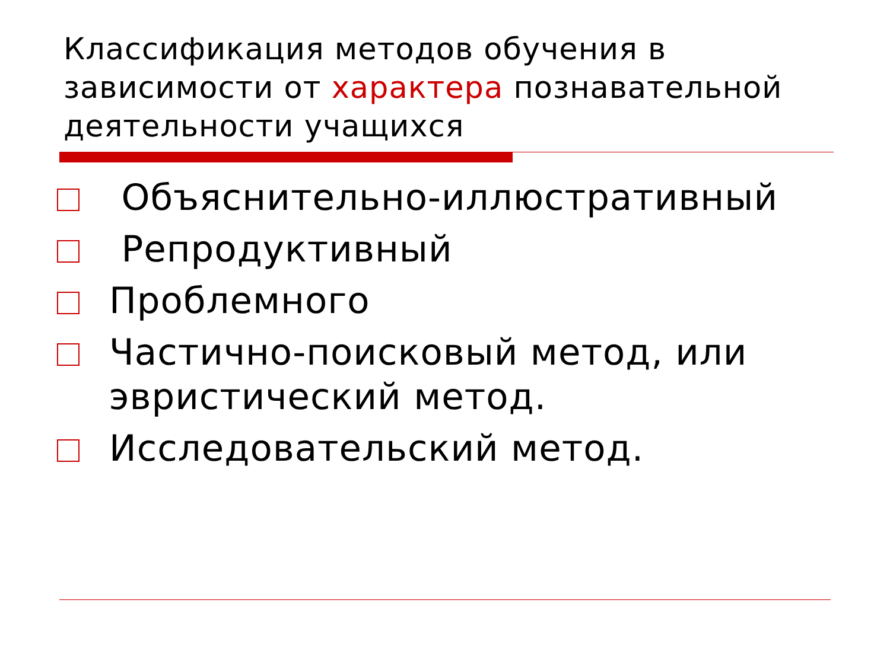Классификация методов обучения в зависимости от характера познавательной деятельности учащихся
Объяснительно-иллюстративный
Репродуктивный
Проблемного
Частично-поисковый метод, или эвристический метод.
Исследовательский метод.